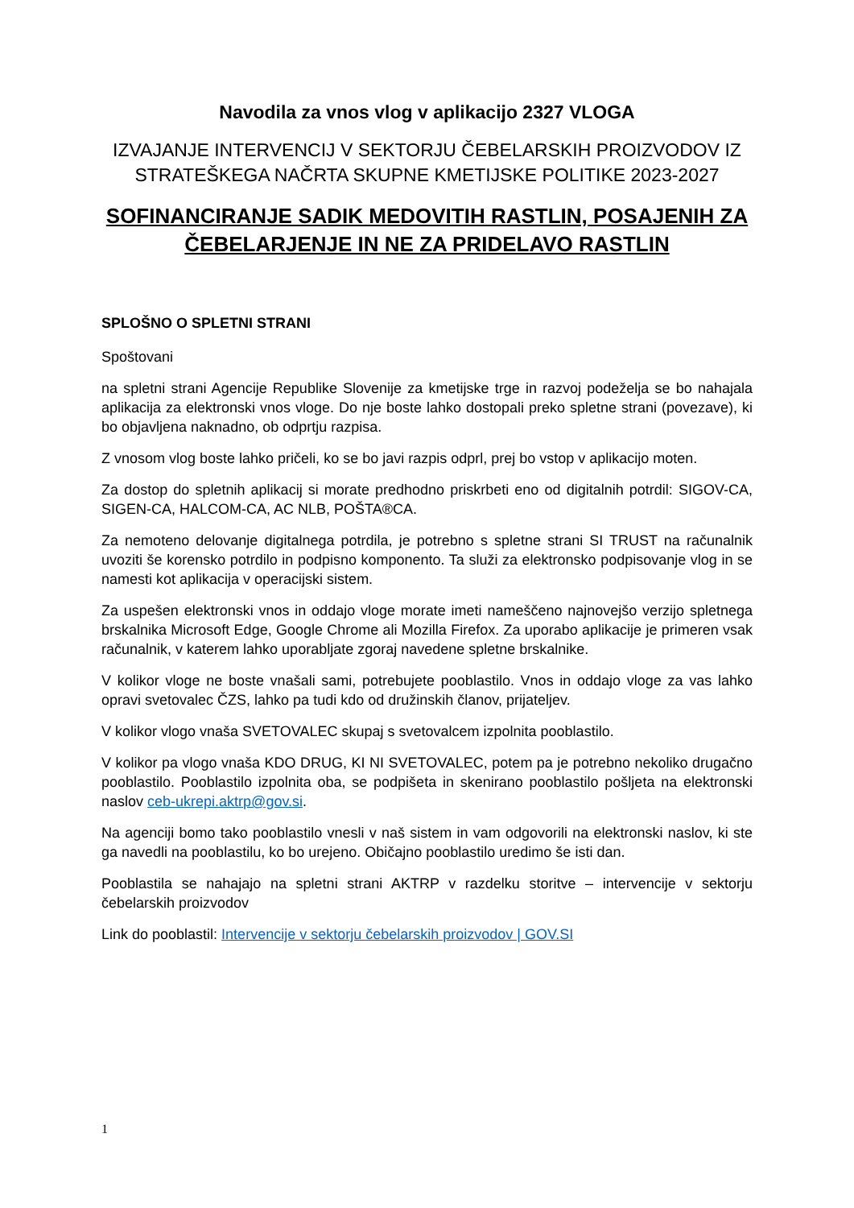Navodila za vnos vlog v aplikacijo 2327 VLOGA
IZVAJANJE INTERVENCIJ V SEKTORJU ČEBELARSKIH PROIZVODOV IZ STRATEŠKEGA NAČRTA SKUPNE KMETIJSKE POLITIKE 2023-2027
SOFINANCIRANJE SADIK MEDOVITIH RASTLIN, POSAJENIH ZA ČEBELARJENJE IN NE ZA PRIDELAVO RASTLIN
SPLOŠNO O SPLETNI STRANI
Spoštovani
na spletni strani Agencije Republike Slovenije za kmetijske trge in razvoj podeželja se bo nahajala aplikacija za elektronski vnos vloge. Do nje boste lahko dostopali preko spletne strani (povezave), ki bo objavljena naknadno, ob odprtju razpisa.
Z vnosom vlog boste lahko pričeli, ko se bo javi razpis odprl, prej bo vstop v aplikacijo moten.
Za dostop do spletnih aplikacij si morate predhodno priskrbeti eno od digitalnih potrdil: SIGOV-CA, SIGEN-CA, HALCOM-CA, AC NLB, POŠTA®CA.
Za nemoteno delovanje digitalnega potrdila, je potrebno s spletne strani SI TRUST na računalnik uvoziti še korensko potrdilo in podpisno komponento. Ta služi za elektronsko podpisovanje vlog in se namesti kot aplikacija v operacijski sistem.
Za uspešen elektronski vnos in oddajo vloge morate imeti nameščeno najnovejšo verzijo spletnega brskalnika Microsoft Edge, Google Chrome ali Mozilla Firefox. Za uporabo aplikacije je primeren vsak računalnik, v katerem lahko uporabljate zgoraj navedene spletne brskalnike.
V kolikor vloge ne boste vnašali sami, potrebujete pooblastilo. Vnos in oddajo vloge za vas lahko opravi svetovalec ČZS, lahko pa tudi kdo od družinskih članov, prijateljev.
V kolikor vlogo vnaša SVETOVALEC skupaj s svetovalcem izpolnita pooblastilo.
V kolikor pa vlogo vnaša KDO DRUG, KI NI SVETOVALEC, potem pa je potrebno nekoliko drugačno pooblastilo. Pooblastilo izpolnita oba, se podpišeta in skenirano pooblastilo pošljeta na elektronski naslov ceb-ukrepi.aktrp@gov.si.
Na agenciji bomo tako pooblastilo vnesli v naš sistem in vam odgovorili na elektronski naslov, ki ste ga navedli na pooblastilu, ko bo urejeno. Običajno pooblastilo uredimo še isti dan.
Pooblastila se nahajajo na spletni strani AKTRP v razdelku storitve – intervencije v sektorju čebelarskih proizvodov
Link do pooblastil: Intervencije v sektorju čebelarskih proizvodov | GOV.SI
1